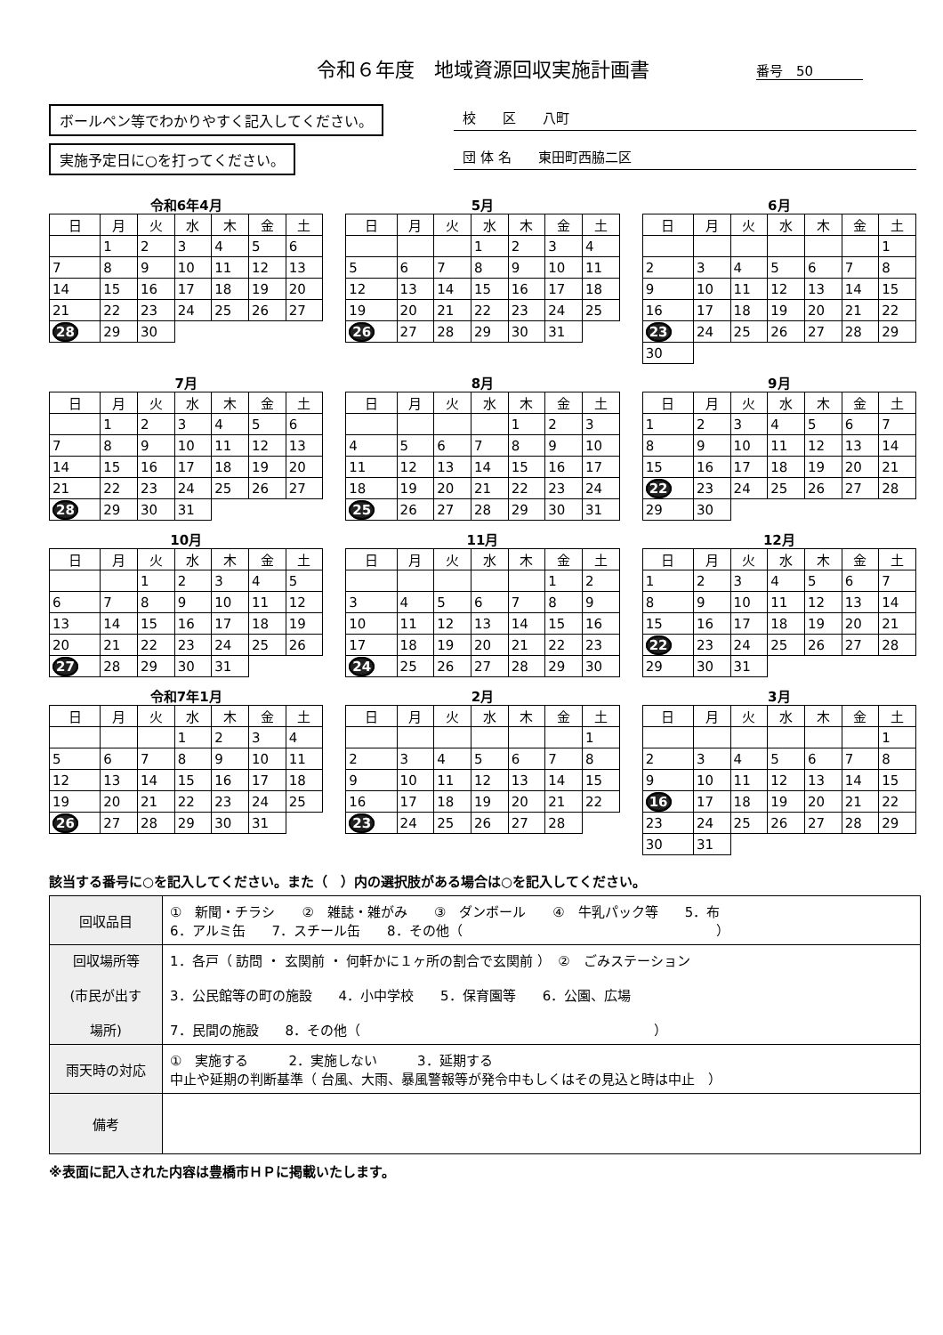令和６年度　地域資源回収実施計画書 番号　50
ボールペン等でわかりやすく記入してください。
実施予定日に○を打ってください。
校　　区　　八町
団 体 名　　東田町西脇二区
令和6年4月
| 日 | 月 | 火 | 水 | 木 | 金 | 土 |
| --- | --- | --- | --- | --- | --- | --- |
| | 1 | 2 | 3 | 4 | 5 | 6 |
| 7 | 8 | 9 | 10 | 11 | 12 | 13 |
| 14 | 15 | 16 | 17 | 18 | 19 | 20 |
| 21 | 22 | 23 | 24 | 25 | 26 | 27 |
| 28 | 29 | 30 | | | | |
5月
| 日 | 月 | 火 | 水 | 木 | 金 | 土 |
| --- | --- | --- | --- | --- | --- | --- |
| | | | 1 | 2 | 3 | 4 |
| 5 | 6 | 7 | 8 | 9 | 10 | 11 |
| 12 | 13 | 14 | 15 | 16 | 17 | 18 |
| 19 | 20 | 21 | 22 | 23 | 24 | 25 |
| 26 | 27 | 28 | 29 | 30 | 31 | |
6月
| 日 | 月 | 火 | 水 | 木 | 金 | 土 |
| --- | --- | --- | --- | --- | --- | --- |
| | | | | | | 1 |
| 2 | 3 | 4 | 5 | 6 | 7 | 8 |
| 9 | 10 | 11 | 12 | 13 | 14 | 15 |
| 16 | 17 | 18 | 19 | 20 | 21 | 22 |
| 23 | 24 | 25 | 26 | 27 | 28 | 29 |
| 30 | | | | | | |
7月
| 日 | 月 | 火 | 水 | 木 | 金 | 土 |
| --- | --- | --- | --- | --- | --- | --- |
| | 1 | 2 | 3 | 4 | 5 | 6 |
| 7 | 8 | 9 | 10 | 11 | 12 | 13 |
| 14 | 15 | 16 | 17 | 18 | 19 | 20 |
| 21 | 22 | 23 | 24 | 25 | 26 | 27 |
| 28 | 29 | 30 | 31 | | | |
8月
| 日 | 月 | 火 | 水 | 木 | 金 | 土 |
| --- | --- | --- | --- | --- | --- | --- |
| | | | | 1 | 2 | 3 |
| 4 | 5 | 6 | 7 | 8 | 9 | 10 |
| 11 | 12 | 13 | 14 | 15 | 16 | 17 |
| 18 | 19 | 20 | 21 | 22 | 23 | 24 |
| 25 | 26 | 27 | 28 | 29 | 30 | 31 |
9月
| 日 | 月 | 火 | 水 | 木 | 金 | 土 |
| --- | --- | --- | --- | --- | --- | --- |
| 1 | 2 | 3 | 4 | 5 | 6 | 7 |
| 8 | 9 | 10 | 11 | 12 | 13 | 14 |
| 15 | 16 | 17 | 18 | 19 | 20 | 21 |
| 22 | 23 | 24 | 25 | 26 | 27 | 28 |
| 29 | 30 | | | | | |
10月
| 日 | 月 | 火 | 水 | 木 | 金 | 土 |
| --- | --- | --- | --- | --- | --- | --- |
| | | 1 | 2 | 3 | 4 | 5 |
| 6 | 7 | 8 | 9 | 10 | 11 | 12 |
| 13 | 14 | 15 | 16 | 17 | 18 | 19 |
| 20 | 21 | 22 | 23 | 24 | 25 | 26 |
| 27 | 28 | 29 | 30 | 31 | | |
11月
| 日 | 月 | 火 | 水 | 木 | 金 | 土 |
| --- | --- | --- | --- | --- | --- | --- |
| | | | | | 1 | 2 |
| 3 | 4 | 5 | 6 | 7 | 8 | 9 |
| 10 | 11 | 12 | 13 | 14 | 15 | 16 |
| 17 | 18 | 19 | 20 | 21 | 22 | 23 |
| 24 | 25 | 26 | 27 | 28 | 29 | 30 |
12月
| 日 | 月 | 火 | 水 | 木 | 金 | 土 |
| --- | --- | --- | --- | --- | --- | --- |
| 1 | 2 | 3 | 4 | 5 | 6 | 7 |
| 8 | 9 | 10 | 11 | 12 | 13 | 14 |
| 15 | 16 | 17 | 18 | 19 | 20 | 21 |
| 22 | 23 | 24 | 25 | 26 | 27 | 28 |
| 29 | 30 | 31 | | | | |
令和7年1月
| 日 | 月 | 火 | 水 | 木 | 金 | 土 |
| --- | --- | --- | --- | --- | --- | --- |
| | | | 1 | 2 | 3 | 4 |
| 5 | 6 | 7 | 8 | 9 | 10 | 11 |
| 12 | 13 | 14 | 15 | 16 | 17 | 18 |
| 19 | 20 | 21 | 22 | 23 | 24 | 25 |
| 26 | 27 | 28 | 29 | 30 | 31 | |
2月
| 日 | 月 | 火 | 水 | 木 | 金 | 土 |
| --- | --- | --- | --- | --- | --- | --- |
| | | | | | | 1 |
| 2 | 3 | 4 | 5 | 6 | 7 | 8 |
| 9 | 10 | 11 | 12 | 13 | 14 | 15 |
| 16 | 17 | 18 | 19 | 20 | 21 | 22 |
| 23 | 24 | 25 | 26 | 27 | 28 | |
3月
| 日 | 月 | 火 | 水 | 木 | 金 | 土 |
| --- | --- | --- | --- | --- | --- | --- |
| | | | | | | 1 |
| 2 | 3 | 4 | 5 | 6 | 7 | 8 |
| 9 | 10 | 11 | 12 | 13 | 14 | 15 |
| 16 | 17 | 18 | 19 | 20 | 21 | 22 |
| 23 | 24 | 25 | 26 | 27 | 28 | 29 |
| 30 | 31 | | | | | |
該当する番号に○を記入してください。また（　）内の選択肢がある場合は○を記入してください。
| 回収品目 | ① 新聞・チラシ ② 雑誌・雑がみ ③ ダンボール ④ 牛乳パック等 5．布 6．アルミ缶 7．スチール缶 8．その他（ ） |
| 回収場所等 (市民が出す 場所) | 1．各戸（ 訪問 ・ 玄関前 ・ 何軒かに１ヶ所の割合で玄関前 ） ② ごみステーション 3．公民館等の町の施設 4．小中学校 5．保育園等 6．公園、広場 7．民間の施設 8．その他（ ） |
| 雨天時の対応 | ① 実施する 2．実施しない 3．延期する 中止や延期の判断基準（ 台風、大雨、暴風警報等が発令中もしくはその見込と時は中止 ） |
| 備考 | |
※表面に記入された内容は豊橋市ＨＰに掲載いたします。